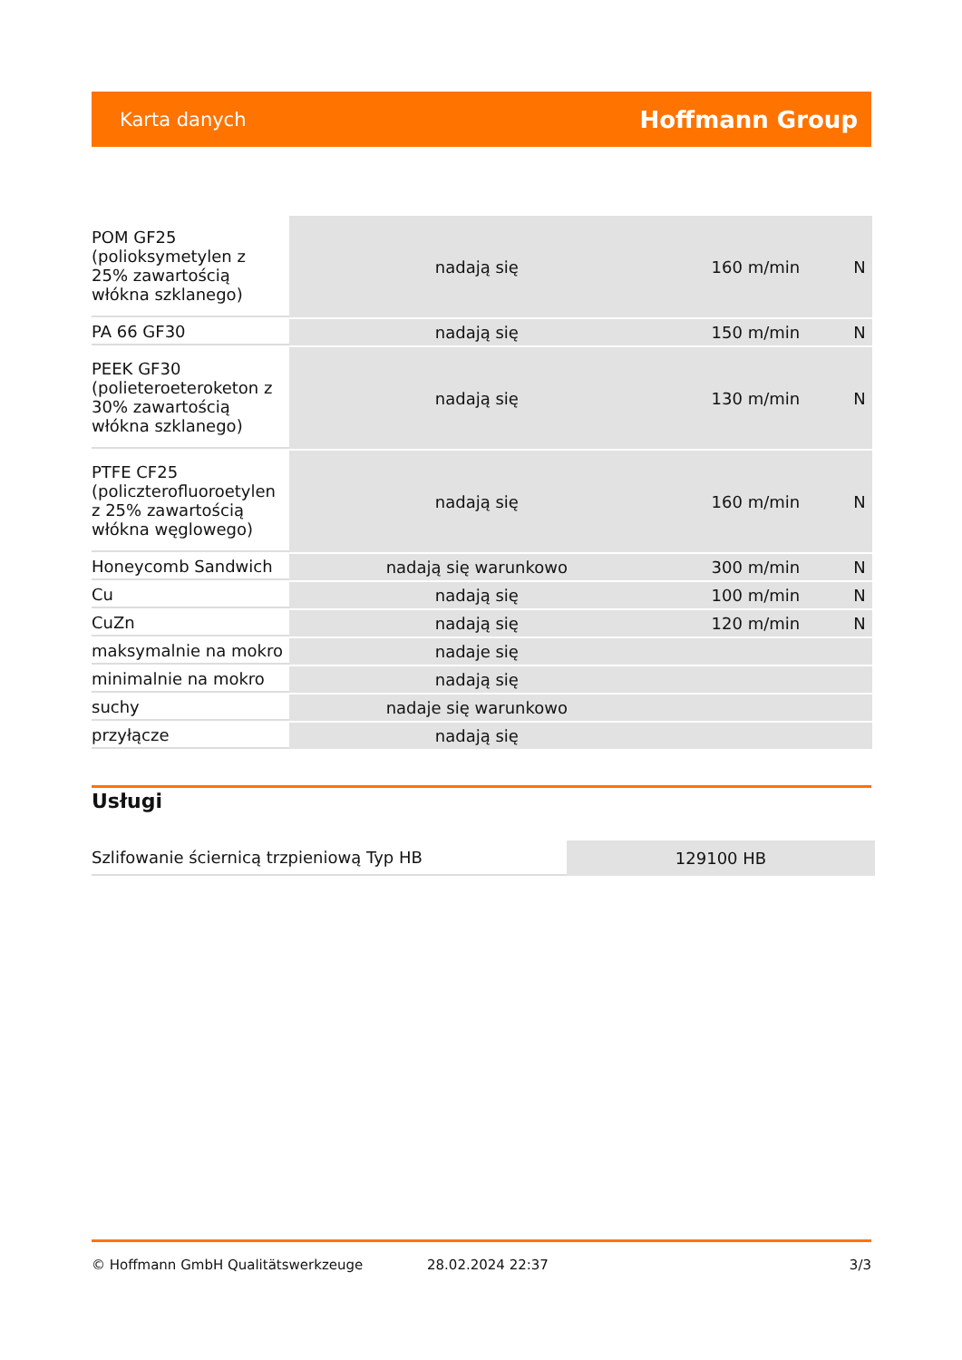Karta danych Hoffmann Group
| POM GF25 (polioksymetylen z 25% zawartością włókna szklanego) | nadają się | 160 m/min | N |
| PA 66 GF30 | nadają się | 150 m/min | N |
| PEEK GF30 (polieteroeteroketon z 30% zawartością włókna szklanego) | nadają się | 130 m/min | N |
| PTFE CF25 (policzterofluoroetylen z 25% zawartością włókna węglowego) | nadają się | 160 m/min | N |
| Honeycomb Sandwich | nadają się warunkowo | 300 m/min | N |
| Cu | nadają się | 100 m/min | N |
| CuZn | nadają się | 120 m/min | N |
| maksymalnie na mokro | nadaje się | | |
| minimalnie na mokro | nadają się | | |
| suchy | nadaje się warunkowo | | |
| przyłącze | nadają się | | |
Usługi
| Szlifowanie ściernicą trzpieniową Typ HB | 129100 HB |
© Hoffmann GmbH Qualitätswerkzeuge 28.02.2024 22:37 3/3